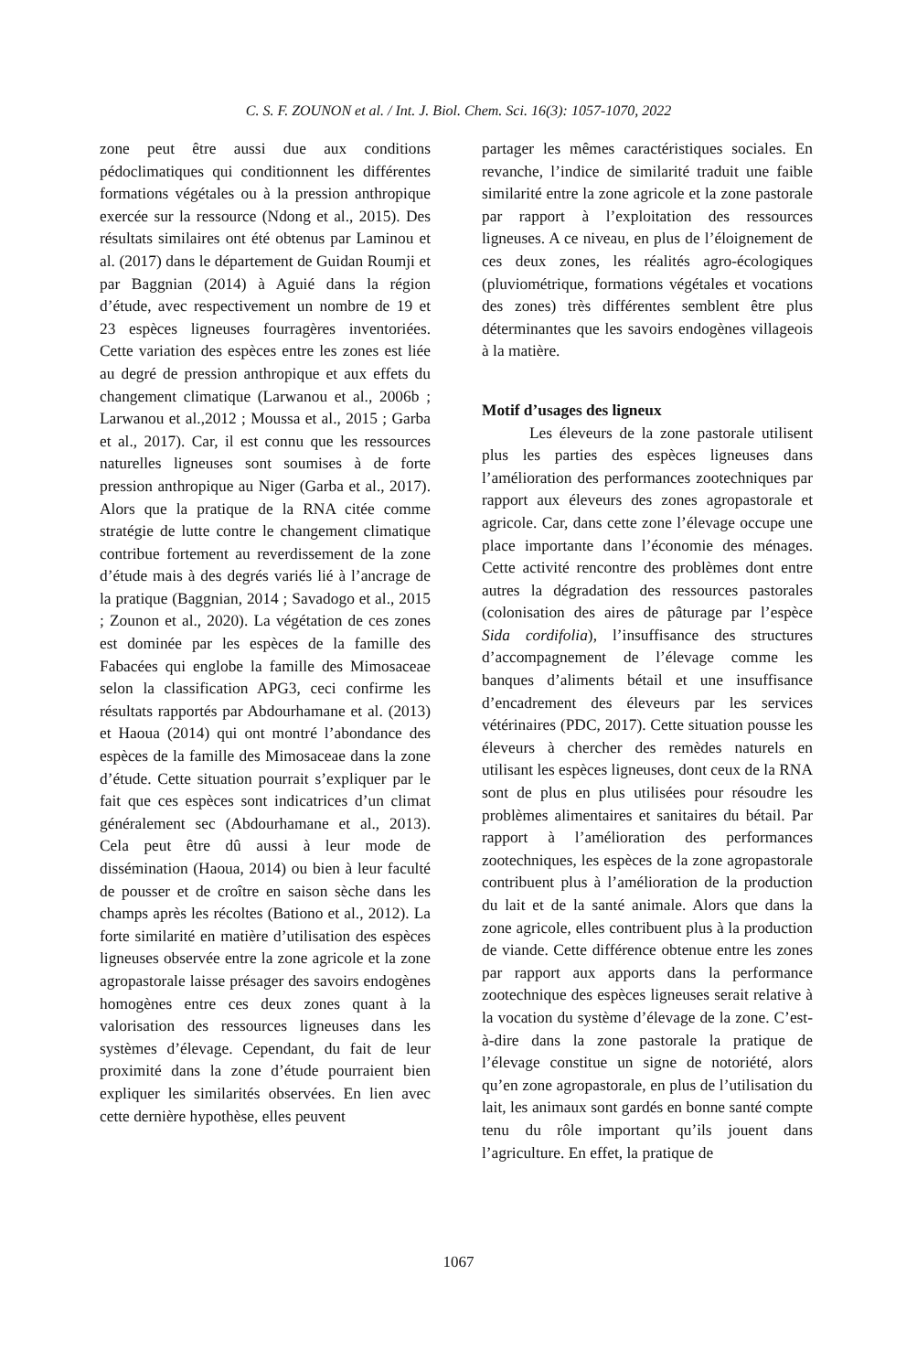C. S. F. ZOUNON et al. / Int. J. Biol. Chem. Sci. 16(3): 1057-1070, 2022
zone peut être aussi due aux conditions pédoclimatiques qui conditionnent les différentes formations végétales ou à la pression anthropique exercée sur la ressource (Ndong et al., 2015). Des résultats similaires ont été obtenus par Laminou et al. (2017) dans le département de Guidan Roumji et par Baggnian (2014) à Aguié dans la région d’étude, avec respectivement un nombre de 19 et 23 espèces ligneuses fourragères inventoriées. Cette variation des espèces entre les zones est liée au degré de pression anthropique et aux effets du changement climatique (Larwanou et al., 2006b ; Larwanou et al.,2012 ; Moussa et al., 2015 ; Garba et al., 2017). Car, il est connu que les ressources naturelles ligneuses sont soumises à de forte pression anthropique au Niger (Garba et al., 2017). Alors que la pratique de la RNA citée comme stratégie de lutte contre le changement climatique contribue fortement au reverdissement de la zone d’étude mais à des degrés variés lié à l’ancrage de la pratique (Baggnian, 2014 ; Savadogo et al., 2015 ; Zounon et al., 2020). La végétation de ces zones est dominée par les espèces de la famille des Fabacées qui englobe la famille des Mimosaceae selon la classification APG3, ceci confirme les résultats rapportés par Abdourhamane et al. (2013) et Haoua (2014) qui ont montré l’abondance des espèces de la famille des Mimosaceae dans la zone d’étude. Cette situation pourrait s’expliquer par le fait que ces espèces sont indicatrices d’un climat généralement sec (Abdourhamane et al., 2013). Cela peut être dû aussi à leur mode de dissémination (Haoua, 2014) ou bien à leur faculté de pousser et de croître en saison sèche dans les champs après les récoltes (Bationo et al., 2012). La forte similarité en matière d’utilisation des espèces ligneuses observée entre la zone agricole et la zone agropastorale laisse présager des savoirs endogènes homogènes entre ces deux zones quant à la valorisation des ressources ligneuses dans les systèmes d’élevage. Cependant, du fait de leur proximité dans la zone d’étude pourraient bien expliquer les similarités observées. En lien avec cette dernière hypothèse, elles peuvent
partager les mêmes caractéristiques sociales. En revanche, l’indice de similarité traduit une faible similarité entre la zone agricole et la zone pastorale par rapport à l’exploitation des ressources ligneuses. A ce niveau, en plus de l’éloignement de ces deux zones, les réalités agro-écologiques (pluviométrique, formations végétales et vocations des zones) très différentes semblent être plus déterminantes que les savoirs endogènes villageois à la matière.
Motif d’usages des ligneux
Les éleveurs de la zone pastorale utilisent plus les parties des espèces ligneuses dans l’amélioration des performances zootechniques par rapport aux éleveurs des zones agropastorale et agricole. Car, dans cette zone l’élevage occupe une place importante dans l’économie des ménages. Cette activité rencontre des problèmes dont entre autres la dégradation des ressources pastorales (colonisation des aires de pâturage par l’espèce Sida cordifolia), l’insuffisance des structures d’accompagnement de l’élevage comme les banques d’aliments bétail et une insuffisance d’encadrement des éleveurs par les services vétérinaires (PDC, 2017). Cette situation pousse les éleveurs à chercher des remèdes naturels en utilisant les espèces ligneuses, dont ceux de la RNA sont de plus en plus utilisées pour résoudre les problèmes alimentaires et sanitaires du bétail. Par rapport à l’amélioration des performances zootechniques, les espèces de la zone agropastorale contribuent plus à l’amélioration de la production du lait et de la santé animale. Alors que dans la zone agricole, elles contribuent plus à la production de viande. Cette différence obtenue entre les zones par rapport aux apports dans la performance zootechnique des espèces ligneuses serait relative à la vocation du système d’élevage de la zone. C’est-à-dire dans la zone pastorale la pratique de l’élevage constitue un signe de notoriété, alors qu’en zone agropastorale, en plus de l’utilisation du lait, les animaux sont gardés en bonne santé compte tenu du rôle important qu’ils jouent dans l’agriculture. En effet, la pratique de
1067